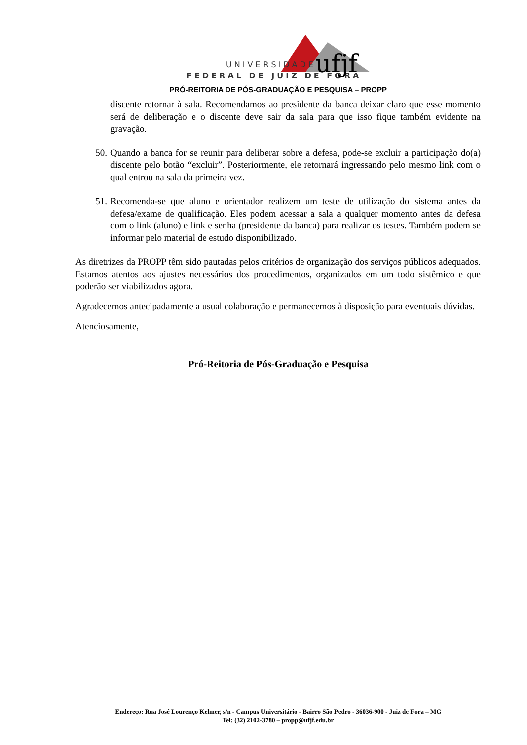UNIVERSIDADE
FEDERAL DE JUIZ DE FORA
ufjf
PRÓ-REITORIA DE PÓS-GRADUAÇÃO E PESQUISA – PROPP
discente retornar à sala. Recomendamos ao presidente da banca deixar claro que esse momento será de deliberação e o discente deve sair da sala para que isso fique também evidente na gravação.
50. Quando a banca for se reunir para deliberar sobre a defesa, pode-se excluir a participação do(a) discente pelo botão “excluir”. Posteriormente, ele retornará ingressando pelo mesmo link com o qual entrou na sala da primeira vez.
51. Recomenda-se que aluno e orientador realizem um teste de utilização do sistema antes da defesa/exame de qualificação. Eles podem acessar a sala a qualquer momento antes da defesa com o link (aluno) e link e senha (presidente da banca) para realizar os testes. Também podem se informar pelo material de estudo disponibilizado.
As diretrizes da PROPP têm sido pautadas pelos critérios de organização dos serviços públicos adequados. Estamos atentos aos ajustes necessários dos procedimentos, organizados em um todo sistêmico e que poderão ser viabilizados agora.
Agradecemos antecipadamente a usual colaboração e permanecemos à disposição para eventuais dúvidas.
Atenciosamente,
Pró-Reitoria de Pós-Graduação e Pesquisa
Endereço: Rua José Lourenço Kelmer, s/n - Campus Universitário - Bairro São Pedro - 36036-900 - Juiz de Fora – MG
Tel: (32) 2102-3780 – propp@ufjf.edu.br